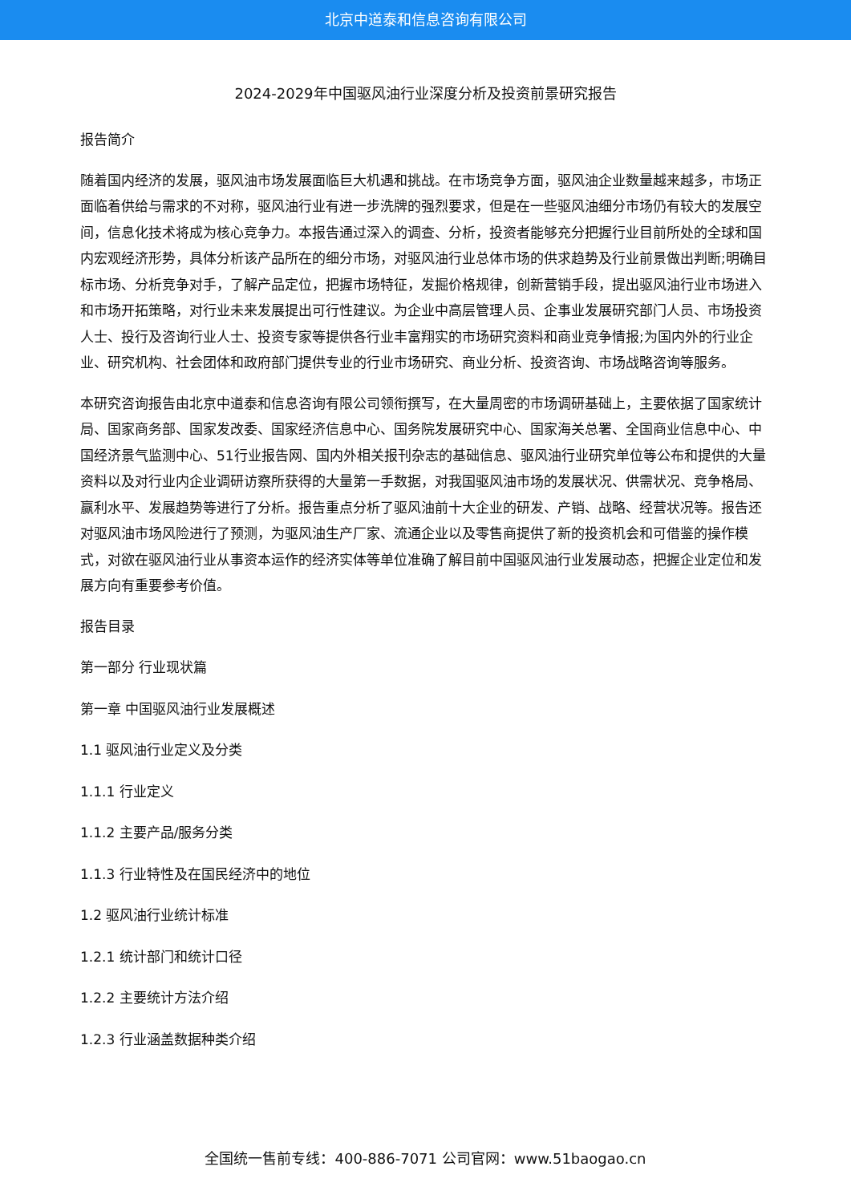北京中道泰和信息咨询有限公司
2024-2029年中国驱风油行业深度分析及投资前景研究报告
报告简介
随着国内经济的发展，驱风油市场发展面临巨大机遇和挑战。在市场竞争方面，驱风油企业数量越来越多，市场正面临着供给与需求的不对称，驱风油行业有进一步洗牌的强烈要求，但是在一些驱风油细分市场仍有较大的发展空间，信息化技术将成为核心竞争力。本报告通过深入的调查、分析，投资者能够充分把握行业目前所处的全球和国内宏观经济形势，具体分析该产品所在的细分市场，对驱风油行业总体市场的供求趋势及行业前景做出判断;明确目标市场、分析竞争对手，了解产品定位，把握市场特征，发掘价格规律，创新营销手段，提出驱风油行业市场进入和市场开拓策略，对行业未来发展提出可行性建议。为企业中高层管理人员、企事业发展研究部门人员、市场投资人士、投行及咨询行业人士、投资专家等提供各行业丰富翔实的市场研究资料和商业竞争情报;为国内外的行业企业、研究机构、社会团体和政府部门提供专业的行业市场研究、商业分析、投资咨询、市场战略咨询等服务。
本研究咨询报告由北京中道泰和信息咨询有限公司领衔撰写，在大量周密的市场调研基础上，主要依据了国家统计局、国家商务部、国家发改委、国家经济信息中心、国务院发展研究中心、国家海关总署、全国商业信息中心、中国经济景气监测中心、51行业报告网、国内外相关报刊杂志的基础信息、驱风油行业研究单位等公布和提供的大量资料以及对行业内企业调研访察所获得的大量第一手数据，对我国驱风油市场的发展状况、供需状况、竞争格局、赢利水平、发展趋势等进行了分析。报告重点分析了驱风油前十大企业的研发、产销、战略、经营状况等。报告还对驱风油市场风险进行了预测，为驱风油生产厂家、流通企业以及零售商提供了新的投资机会和可借鉴的操作模式，对欲在驱风油行业从事资本运作的经济实体等单位准确了解目前中国驱风油行业发展动态，把握企业定位和发展方向有重要参考价值。
报告目录
第一部分 行业现状篇
第一章 中国驱风油行业发展概述
1.1 驱风油行业定义及分类
1.1.1 行业定义
1.1.2 主要产品/服务分类
1.1.3 行业特性及在国民经济中的地位
1.2 驱风油行业统计标准
1.2.1 统计部门和统计口径
1.2.2 主要统计方法介绍
1.2.3 行业涵盖数据种类介绍
全国统一售前专线：400-886-7071 公司官网：www.51baogao.cn